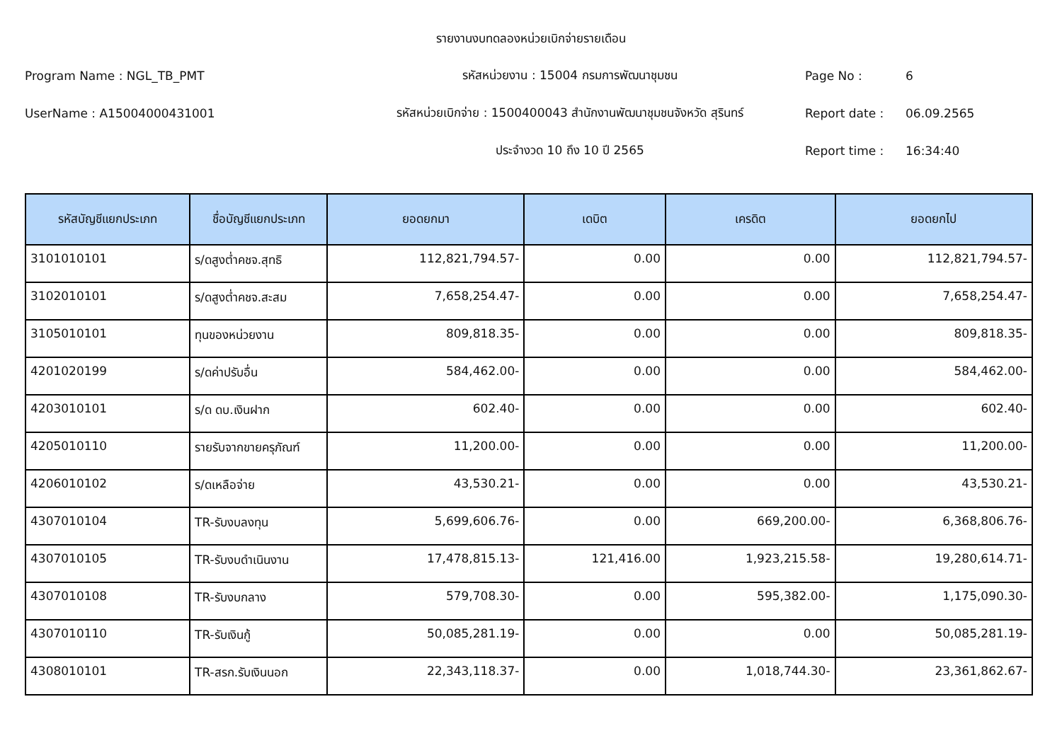รายงานงบทดลองหน่วยเบิกจ่ายรายเดือน
Program Name : NGL_TB_PMT รหัสหน่วยงาน : 15004 กรมการพัฒนาชุมชน Page No : 6
UserName : A15004000431001
รหัสหน่วยเบิกจ่าย : 1500400043 สำนักงานพัฒนาชุมชนจังหวัด สุรินทร์
Report date : 06.09.2565
ประจำงวด 10 ถึง 10 ปี 2565 Report time : 16:34:40
| รหัสบัญชีแยกประเภท | ชื่อบัญชีแยกประเภท | ยอดยกมา | เดบิต | เครดิต | ยอดยกไป |
| --- | --- | --- | --- | --- | --- |
| 3101010101 | ร/ดสูงต่ำคชจ.สุทธิ | 112,821,794.57- | 0.00 | 0.00 | 112,821,794.57- |
| 3102010101 | ร/ดสูงต่ำคชจ.สะสม | 7,658,254.47- | 0.00 | 0.00 | 7,658,254.47- |
| 3105010101 | ทุนของหน่วยงาน | 809,818.35- | 0.00 | 0.00 | 809,818.35- |
| 4201020199 | ร/ดค่าปรับอื่น | 584,462.00- | 0.00 | 0.00 | 584,462.00- |
| 4203010101 | ร/ด ดบ.เงินฝาก | 602.40- | 0.00 | 0.00 | 602.40- |
| 4205010110 | รายรับจากขายครุภัณฑ์ | 11,200.00- | 0.00 | 0.00 | 11,200.00- |
| 4206010102 | ร/ดเหลือจ่าย | 43,530.21- | 0.00 | 0.00 | 43,530.21- |
| 4307010104 | TR-รับงบลงทุน | 5,699,606.76- | 0.00 | 669,200.00- | 6,368,806.76- |
| 4307010105 | TR-รับงบดำเนินงาน | 17,478,815.13- | 121,416.00 | 1,923,215.58- | 19,280,614.71- |
| 4307010108 | TR-รับงบกลาง | 579,708.30- | 0.00 | 595,382.00- | 1,175,090.30- |
| 4307010110 | TR-รับเงินกู้ | 50,085,281.19- | 0.00 | 0.00 | 50,085,281.19- |
| 4308010101 | TR-สรก.รับเงินนอก | 22,343,118.37- | 0.00 | 1,018,744.30- | 23,361,862.67- |